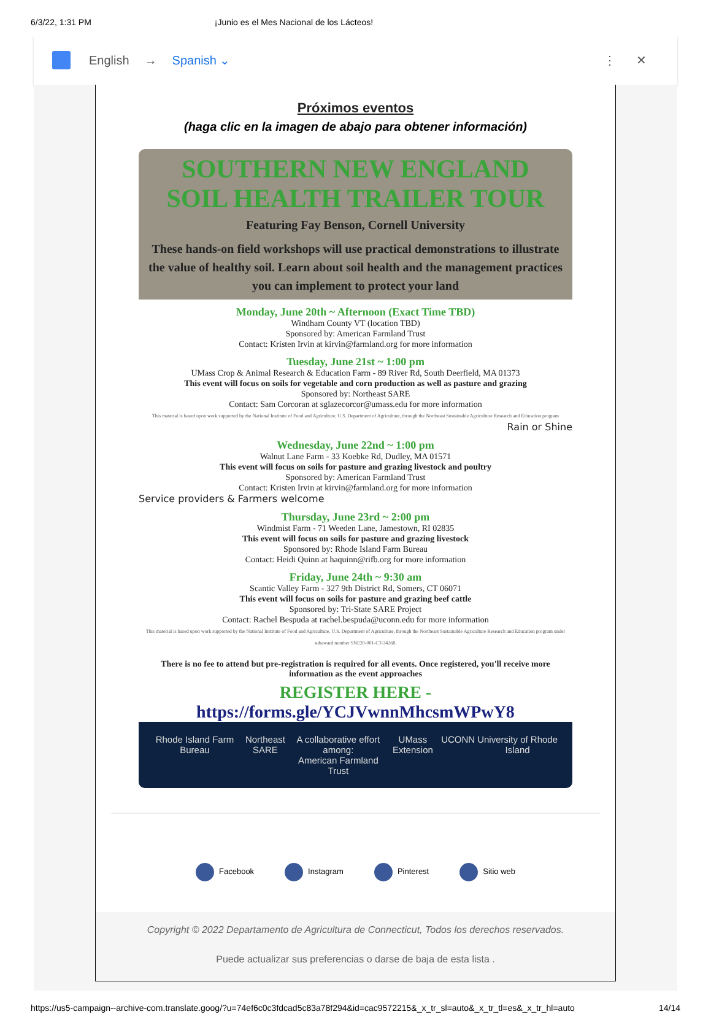6/3/22, 1:31 PM ¡Junio es el Mes Nacional de los Lácteos!
English → Spanish ⌄ ⋮ ✕
Próximos eventos
(haga clic en la imagen de abajo para obtener información)
SOUTHERN NEW ENGLAND
SOIL HEALTH TRAILER TOUR
Featuring Fay Benson, Cornell University
These hands-on field workshops will use practical demonstrations to illustrate the value of healthy soil. Learn about soil health and the management practices you can implement to protect your land
Monday, June 20th ~ Afternoon (Exact Time TBD)
Windham County VT (location TBD)
Sponsored by: American Farmland Trust
Contact: Kristen Irvin at kirvin@farmland.org for more information
Tuesday, June 21st ~ 1:00 pm
UMass Crop & Animal Research & Education Farm - 89 River Rd, South Deerfield, MA 01373
This event will focus on soils for vegetable and corn production as well as pasture and grazing
Sponsored by: Northeast SARE
Contact: Sam Corcoran at sglazecorcor@umass.edu for more information
This material is based upon work supported by the National Institute of Food and Agriculture, U.S. Department of Agriculture, through the Northeast Sustainable Agriculture Research and Education program
Rain or Shine
Wednesday, June 22nd ~ 1:00 pm
Walnut Lane Farm - 33 Koebke Rd, Dudley, MA 01571
This event will focus on soils for pasture and grazing livestock and poultry
Sponsored by: American Farmland Trust
Contact: Kristen Irvin at kirvin@farmland.org for more information
Service providers & Farmers welcome
Thursday, June 23rd ~ 2:00 pm
Windmist Farm - 71 Weeden Lane, Jamestown, RI 02835
This event will focus on soils for pasture and grazing livestock
Sponsored by: Rhode Island Farm Bureau
Contact: Heidi Quinn at haquinn@rifb.org for more information
Friday, June 24th ~ 9:30 am
Scantic Valley Farm - 327 9th District Rd, Somers, CT 06071
This event will focus on soils for pasture and grazing beef cattle
Sponsored by: Tri-State SARE Project
Contact: Rachel Bespuda at rachel.bespuda@uconn.edu for more information
This material is based upon work supported by the National Institute of Food and Agriculture, U.S. Department of Agriculture, through the Northeast Sustainable Agriculture Research and Education program under subaward number SNE20-001-CT-34268.
There is no fee to attend but pre-registration is required for all events. Once registered, you'll receive more information as the event approaches
REGISTER HERE - https://forms.gle/YCJVwnnMhcsmWPwY8
Rhode Island Farm Bureau Northeast SARE A collaborative effort among:
American Farmland Trust UMass Extension UCONN University of Rhode Island
Facebook Instagram Pinterest Sitio web
Copyright © 2022 Departamento de Agricultura de Connecticut, Todos los derechos reservados.
Puede actualizar sus preferencias o darse de baja de esta lista .
https://us5-campaign--archive-com.translate.goog/?u=74ef6c0c3fdcad5c83a78f294&id=cac9572215&_x_tr_sl=auto&_x_tr_tl=es&_x_tr_hl=auto 14/14